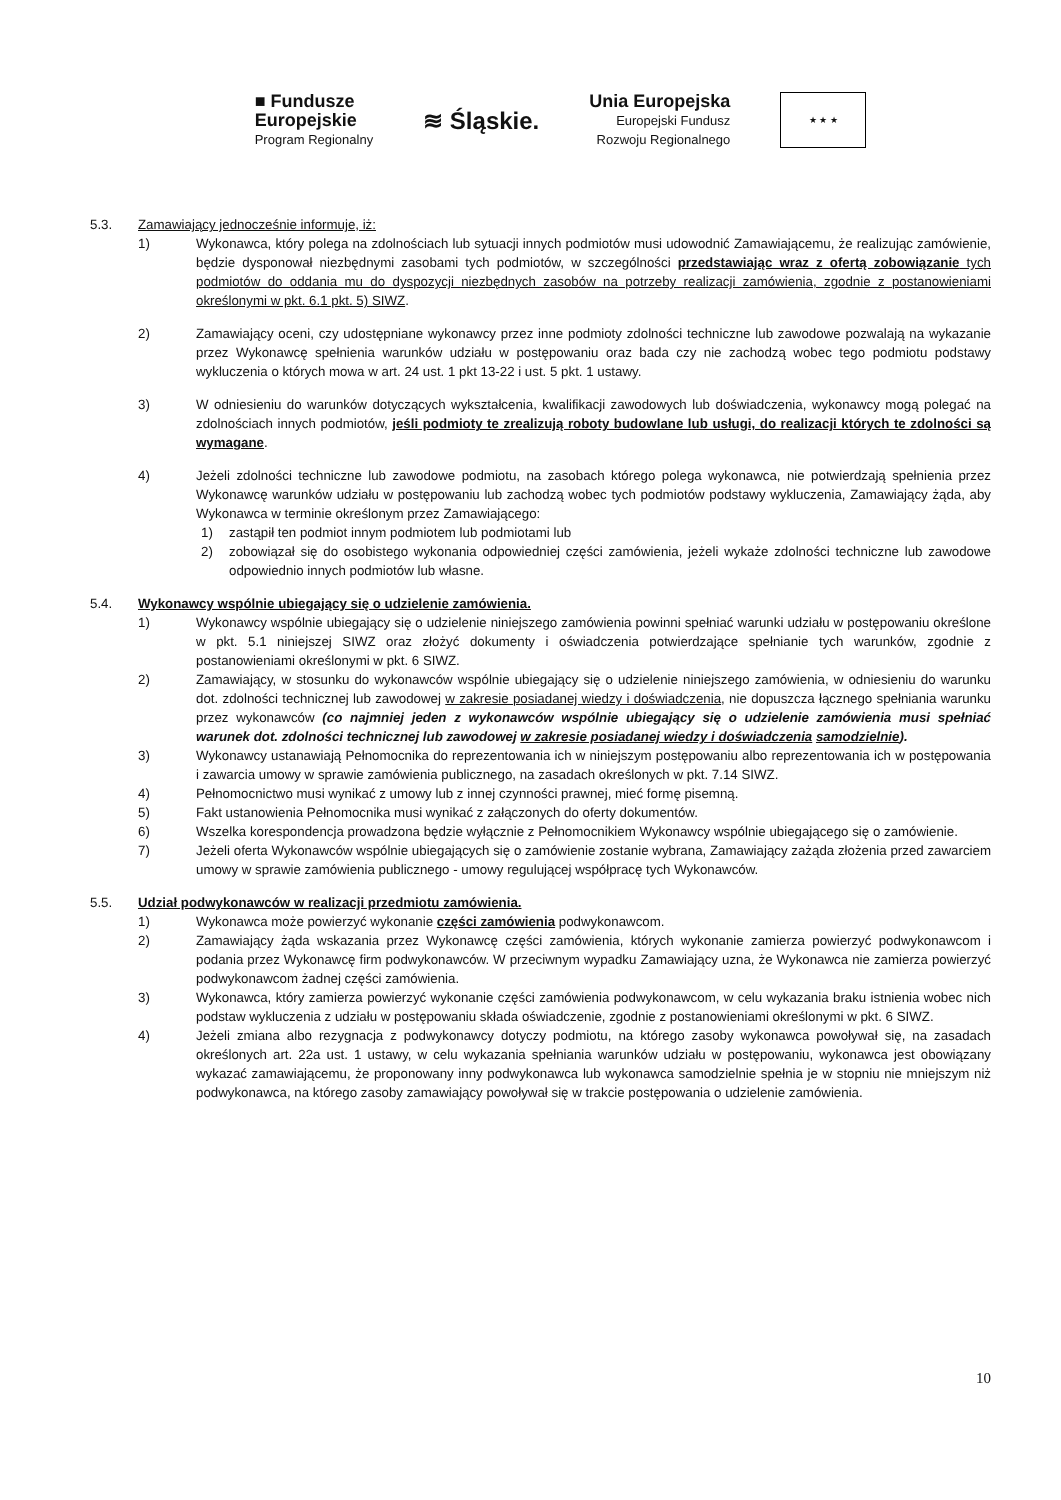■ Fundusze
Europejskie
Program Regionalny
≋ Śląskie.
Unia Europejska
Europejski Fundusz
Rozwoju Regionalnego
★ ★ ★
5.3. Zamawiający jednocześnie informuje, iż:
1) Wykonawca, który polega na zdolnościach lub sytuacji innych podmiotów musi udowodnić Zamawiającemu, że realizując zamówienie, będzie dysponował niezbędnymi zasobami tych podmiotów, w szczególności przedstawiając wraz z ofertą zobowiązanie tych podmiotów do oddania mu do dyspozycji niezbędnych zasobów na potrzeby realizacji zamówienia, zgodnie z postanowieniami określonymi w pkt. 6.1 pkt. 5) SIWZ.
2) Zamawiający oceni, czy udostępniane wykonawcy przez inne podmioty zdolności techniczne lub zawodowe pozwalają na wykazanie przez Wykonawcę spełnienia warunków udziału w postępowaniu oraz bada czy nie zachodzą wobec tego podmiotu podstawy wykluczenia o których mowa w art. 24 ust. 1 pkt 13-22 i ust. 5 pkt. 1 ustawy.
3) W odniesieniu do warunków dotyczących wykształcenia, kwalifikacji zawodowych lub doświadczenia, wykonawcy mogą polegać na zdolnościach innych podmiotów, jeśli podmioty te zrealizują roboty budowlane lub usługi, do realizacji których te zdolności są wymagane.
4) Jeżeli zdolności techniczne lub zawodowe podmiotu, na zasobach którego polega wykonawca, nie potwierdzają spełnienia przez Wykonawcę warunków udziału w postępowaniu lub zachodzą wobec tych podmiotów podstawy wykluczenia, Zamawiający żąda, aby Wykonawca w terminie określonym przez Zamawiającego:
1) zastąpił ten podmiot innym podmiotem lub podmiotami lub
2) zobowiązał się do osobistego wykonania odpowiedniej części zamówienia, jeżeli wykaże zdolności techniczne lub zawodowe odpowiednio innych podmiotów lub własne.
5.4. Wykonawcy wspólnie ubiegający się o udzielenie zamówienia.
1) Wykonawcy wspólnie ubiegający się o udzielenie niniejszego zamówienia powinni spełniać warunki udziału w postępowaniu określone w pkt. 5.1 niniejszej SIWZ oraz złożyć dokumenty i oświadczenia potwierdzające spełnianie tych warunków, zgodnie z postanowieniami określonymi w pkt. 6 SIWZ.
2) Zamawiający, w stosunku do wykonawców wspólnie ubiegający się o udzielenie niniejszego zamówienia, w odniesieniu do warunku dot. zdolności technicznej lub zawodowej w zakresie posiadanej wiedzy i doświadczenia, nie dopuszcza łącznego spełniania warunku przez wykonawców (co najmniej jeden z wykonawców wspólnie ubiegający się o udzielenie zamówienia musi spełniać warunek dot. zdolności technicznej lub zawodowej w zakresie posiadanej wiedzy i doświadczenia samodzielnie).
3) Wykonawcy ustanawiają Pełnomocnika do reprezentowania ich w niniejszym postępowaniu albo reprezentowania ich w postępowania i zawarcia umowy w sprawie zamówienia publicznego, na zasadach określonych w pkt. 7.14 SIWZ.
4) Pełnomocnictwo musi wynikać z umowy lub z innej czynności prawnej, mieć formę pisemną.
5) Fakt ustanowienia Pełnomocnika musi wynikać z załączonych do oferty dokumentów.
6) Wszelka korespondencja prowadzona będzie wyłącznie z Pełnomocnikiem Wykonawcy wspólnie ubiegającego się o zamówienie.
7) Jeżeli oferta Wykonawców wspólnie ubiegających się o zamówienie zostanie wybrana, Zamawiający zażąda złożenia przed zawarciem umowy w sprawie zamówienia publicznego - umowy regulującej współpracę tych Wykonawców.
5.5. Udział podwykonawców w realizacji przedmiotu zamówienia.
1) Wykonawca może powierzyć wykonanie części zamówienia podwykonawcom.
2) Zamawiający żąda wskazania przez Wykonawcę części zamówienia, których wykonanie zamierza powierzyć podwykonawcom i podania przez Wykonawcę firm podwykonawców. W przeciwnym wypadku Zamawiający uzna, że Wykonawca nie zamierza powierzyć podwykonawcom żadnej części zamówienia.
3) Wykonawca, który zamierza powierzyć wykonanie części zamówienia podwykonawcom, w celu wykazania braku istnienia wobec nich podstaw wykluczenia z udziału w postępowaniu składa oświadczenie, zgodnie z postanowieniami określonymi w pkt. 6 SIWZ.
4) Jeżeli zmiana albo rezygnacja z podwykonawcy dotyczy podmiotu, na którego zasoby wykonawca powoływał się, na zasadach określonych art. 22a ust. 1 ustawy, w celu wykazania spełniania warunków udziału w postępowaniu, wykonawca jest obowiązany wykazać zamawiającemu, że proponowany inny podwykonawca lub wykonawca samodzielnie spełnia je w stopniu nie mniejszym niż podwykonawca, na którego zasoby zamawiający powoływał się w trakcie postępowania o udzielenie zamówienia.
10